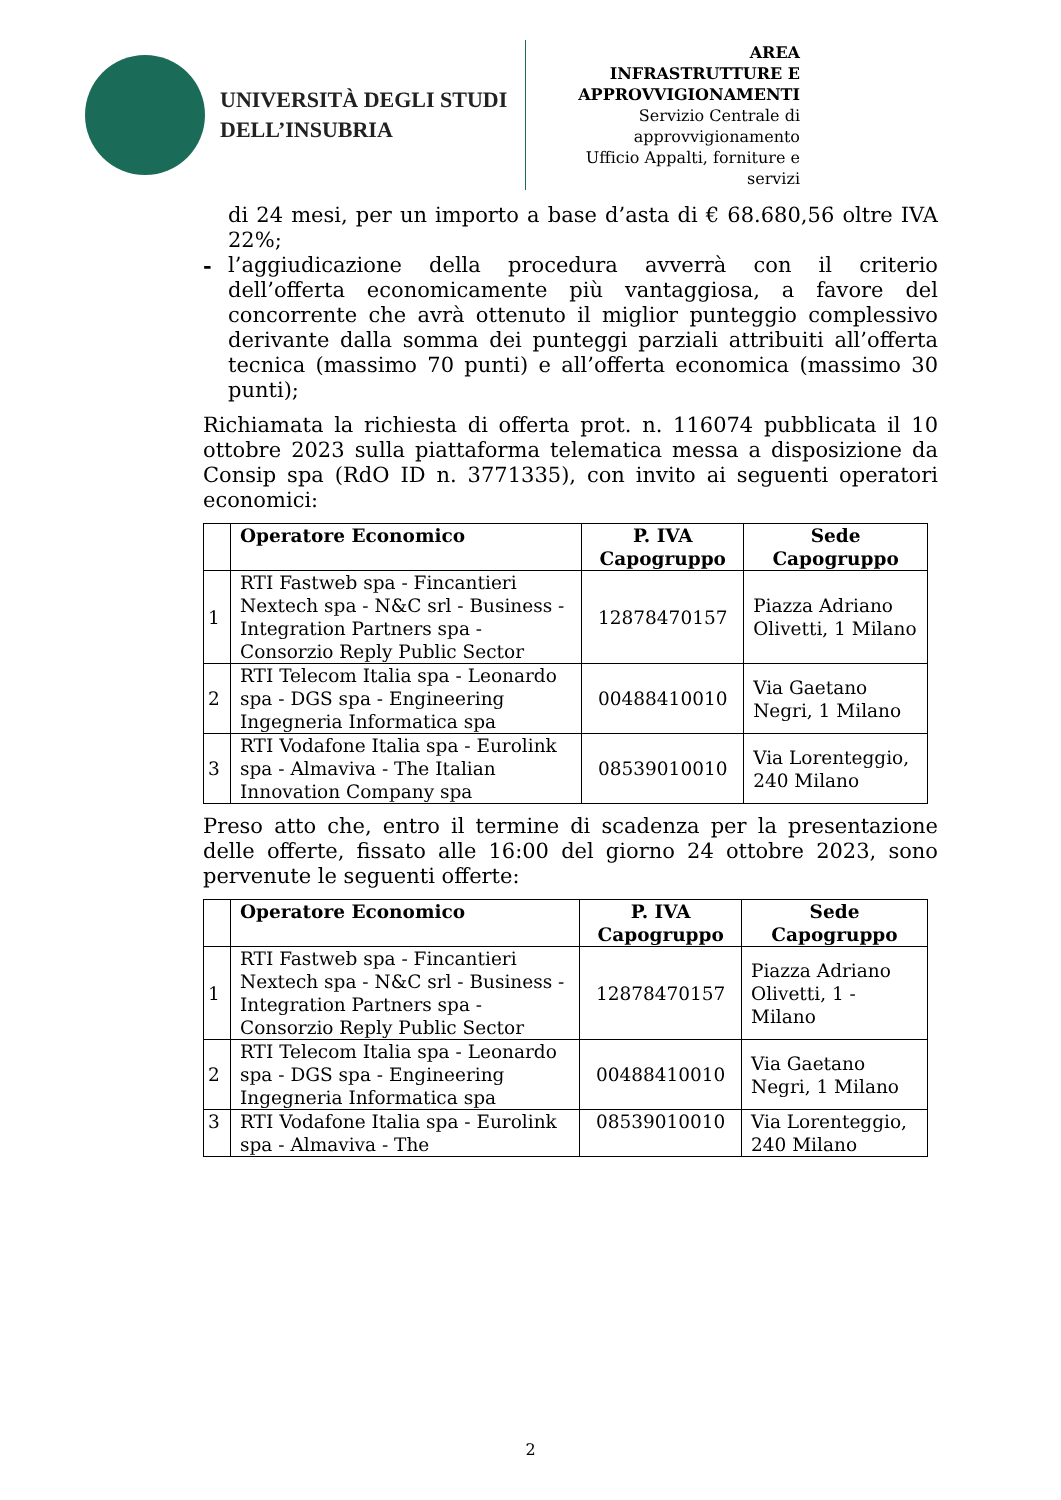UNIVERSITÀ DEGLI STUDI
DELL’INSUBRIA
AREA
INFRASTRUTTURE E
APPROVVIGIONAMENTI
Servizio Centrale di
approvvigionamento
Ufficio Appalti, forniture e
servizi
di 24 mesi, per un importo a base d’asta di € 68.680,56 oltre IVA 22%;
- l’aggiudicazione della procedura avverrà con il criterio dell’offerta economicamente più vantaggiosa, a favore del concorrente che avrà ottenuto il miglior punteggio complessivo derivante dalla somma dei punteggi parziali attribuiti all’offerta tecnica (massimo 70 punti) e all’offerta economica (massimo 30 punti);
Richiamata la richiesta di offerta prot. n. 116074 pubblicata il 10 ottobre 2023 sulla piattaforma telematica messa a disposizione da Consip spa (RdO ID n. 3771335), con invito ai seguenti operatori economici:
| | Operatore Economico | P. IVA Capogruppo | Sede Capogruppo |
| --- | --- | --- | --- |
| 1 | RTI Fastweb spa - Fincantieri Nextech spa - N&C srl - Business - Integration Partners spa - Consorzio Reply Public Sector | 12878470157 | Piazza Adriano Olivetti, 1 Milano |
| 2 | RTI Telecom Italia spa - Leonardo spa - DGS spa - Engineering Ingegneria Informatica spa | 00488410010 | Via Gaetano Negri, 1 Milano |
| 3 | RTI Vodafone Italia spa - Eurolink spa - Almaviva - The Italian Innovation Company spa | 08539010010 | Via Lorenteggio, 240 Milano |
Preso atto che, entro il termine di scadenza per la presentazione delle offerte, fissato alle 16:00 del giorno 24 ottobre 2023, sono pervenute le seguenti offerte:
| | Operatore Economico | P. IVA Capogruppo | Sede Capogruppo |
| --- | --- | --- | --- |
| 1 | RTI Fastweb spa - Fincantieri Nextech spa - N&C srl - Business - Integration Partners spa - Consorzio Reply Public Sector | 12878470157 | Piazza Adriano Olivetti, 1 - Milano |
| 2 | RTI Telecom Italia spa - Leonardo spa - DGS spa - Engineering Ingegneria Informatica spa | 00488410010 | Via Gaetano Negri, 1 Milano |
| 3 | RTI Vodafone Italia spa - Eurolink spa - Almaviva - The | 08539010010 | Via Lorenteggio, 240 Milano |
2